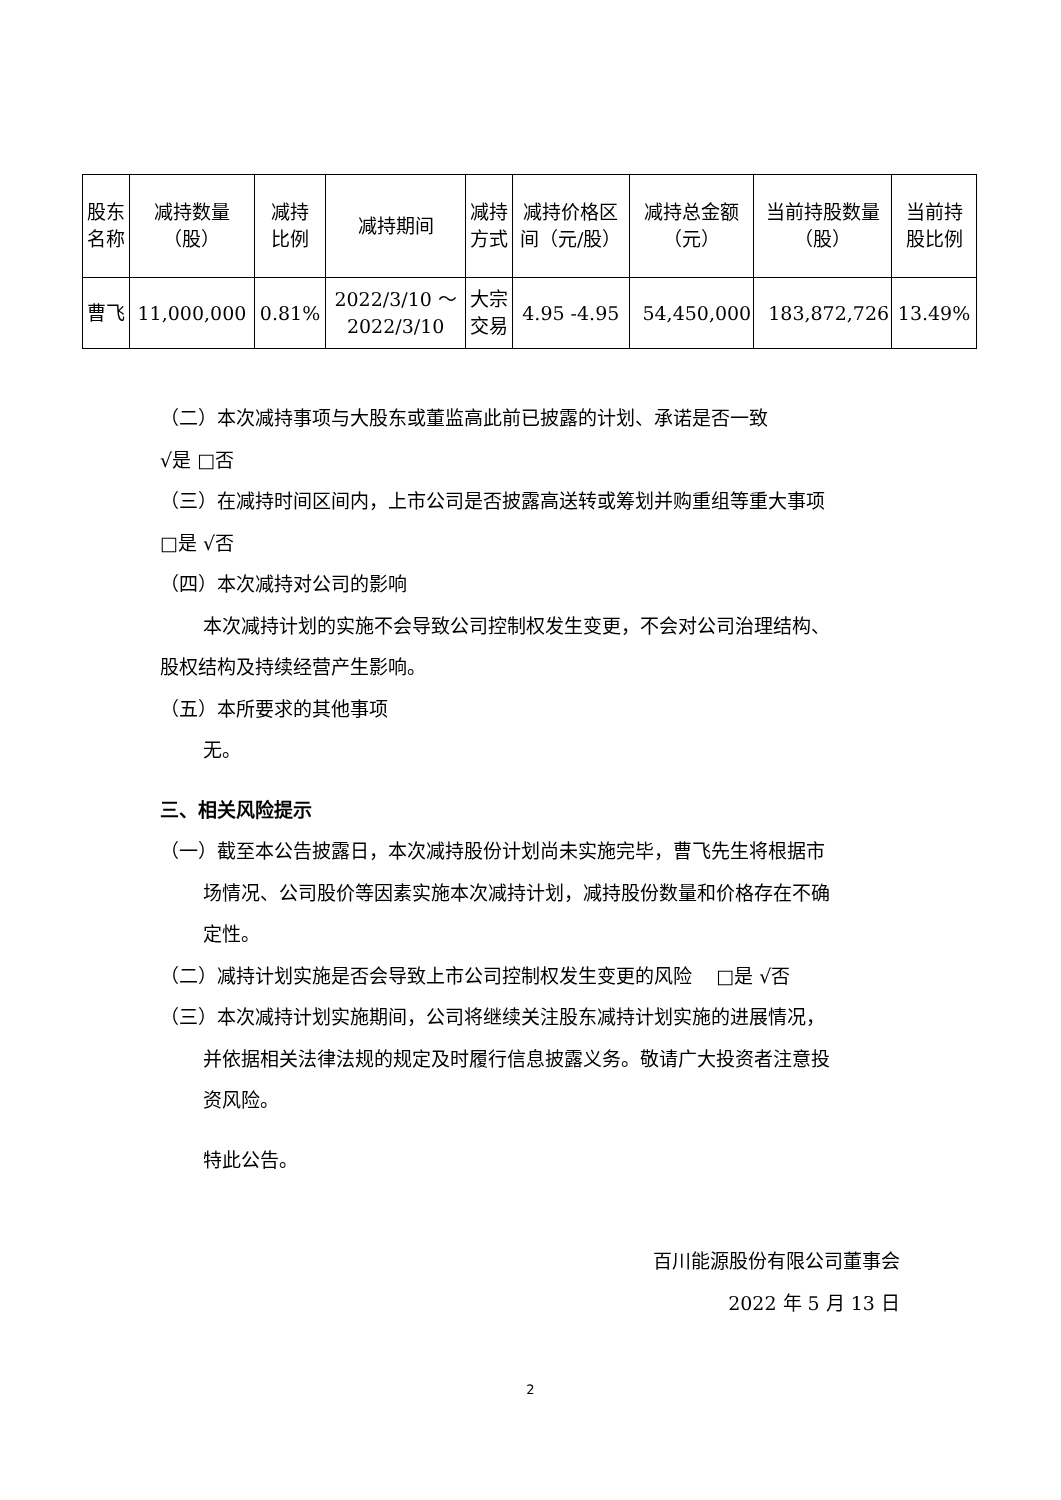| 股东 名称 | 减持数量 （股） | 减持 比例 | 减持期间 | 减持 方式 | 减持价格区 间（元/股） | 减持总金额 （元） | 当前持股数量 （股） | 当前持 股比例 |
| --- | --- | --- | --- | --- | --- | --- | --- | --- |
| 曹飞 | 11,000,000 | 0.81% | 2022/3/10 ～ 2022/3/10 | 大宗 交易 | 4.95 -4.95 | 54,450,000 | 183,872,726 | 13.49% |
（二）本次减持事项与大股东或董监高此前已披露的计划、承诺是否一致
√是 □否
（三）在减持时间区间内，上市公司是否披露高送转或筹划并购重组等重大事项
□是 √否
（四）本次减持对公司的影响
本次减持计划的实施不会导致公司控制权发生变更，不会对公司治理结构、
股权结构及持续经营产生影响。
（五）本所要求的其他事项
无。
三、相关风险提示
（一）截至本公告披露日，本次减持股份计划尚未实施完毕，曹飞先生将根据市
场情况、公司股价等因素实施本次减持计划，减持股份数量和价格存在不确
定性。
（二）减持计划实施是否会导致上市公司控制权发生变更的风险 □是 √否
（三）本次减持计划实施期间，公司将继续关注股东减持计划实施的进展情况，
并依据相关法律法规的规定及时履行信息披露义务。敬请广大投资者注意投
资风险。
特此公告。
百川能源股份有限公司董事会
2022 年 5 月 13 日
2